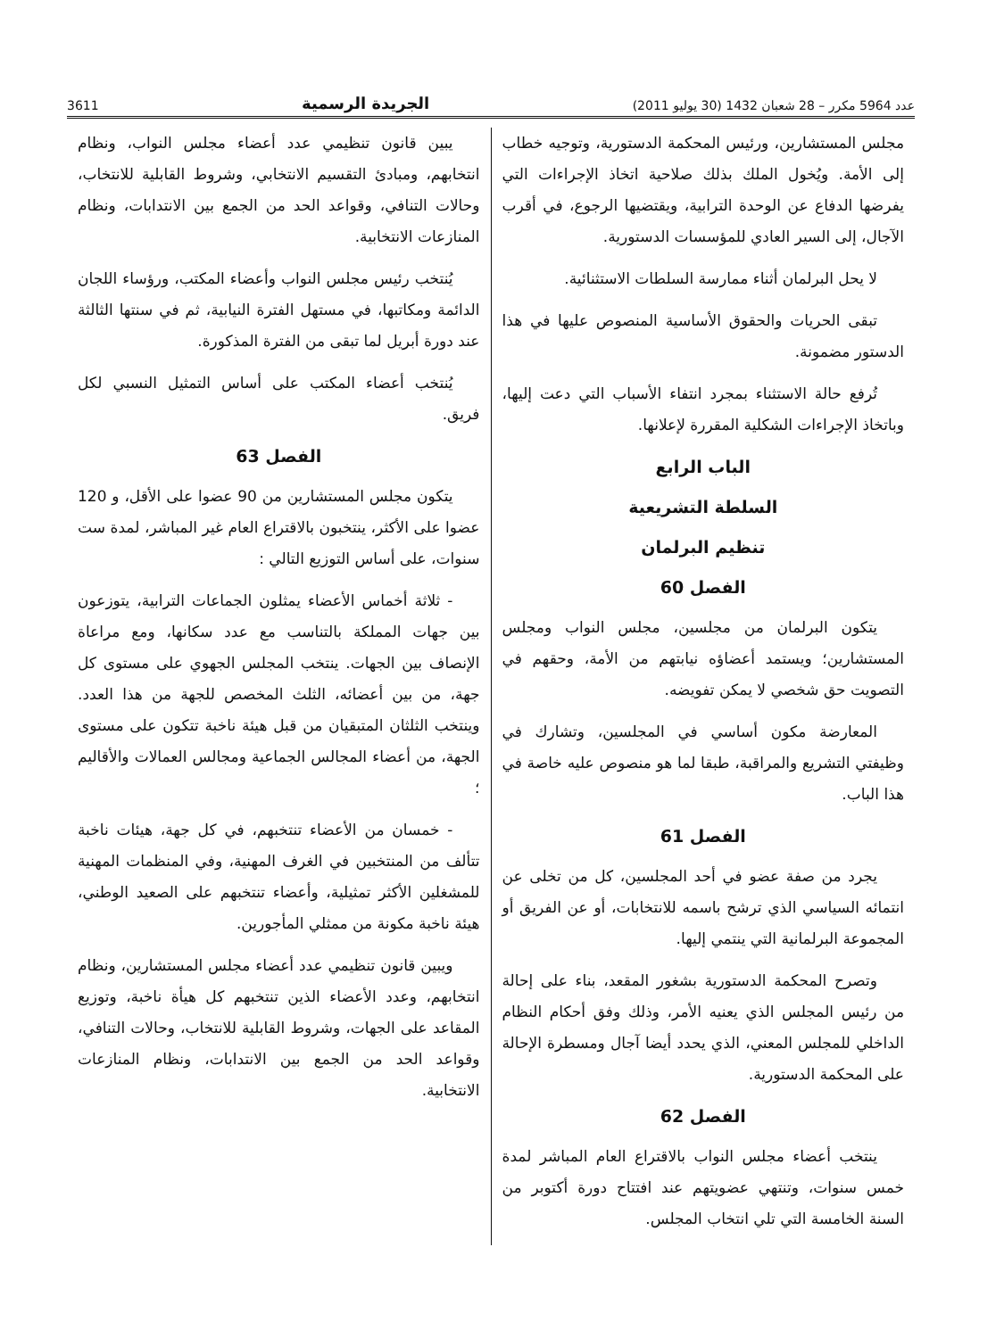عدد 5964 مكرر – 28 شعبان 1432 (30 يوليو 2011) الجريدة الرسمية 3611
مجلس المستشارين، ورئيس المحكمة الدستورية، وتوجيه خطاب إلى الأمة. ويُخول الملك بذلك صلاحية اتخاذ الإجراءات التي يفرضها الدفاع عن الوحدة الترابية، ويقتضيها الرجوع، في أقرب الآجال، إلى السير العادي للمؤسسات الدستورية.
لا يحل البرلمان أثناء ممارسة السلطات الاستثنائية.
تبقى الحريات والحقوق الأساسية المنصوص عليها في هذا الدستور مضمونة.
تُرفع حالة الاستثناء بمجرد انتفاء الأسباب التي دعت إليها، وباتخاذ الإجراءات الشكلية المقررة لإعلانها.
الباب الرابع
السلطة التشريعية
تنظيم البرلمان
الفصل 60
يتكون البرلمان من مجلسين، مجلس النواب ومجلس المستشارين؛ ويستمد أعضاؤه نيابتهم من الأمة، وحقهم في التصويت حق شخصي لا يمكن تفويضه.
المعارضة مكون أساسي في المجلسين، وتشارك في وظيفتي التشريع والمراقبة، طبقا لما هو منصوص عليه خاصة في هذا الباب.
الفصل 61
يجرد من صفة عضو في أحد المجلسين، كل من تخلى عن انتمائه السياسي الذي ترشح باسمه للانتخابات، أو عن الفريق أو المجموعة البرلمانية التي ينتمي إليها.
وتصرح المحكمة الدستورية بشغور المقعد، بناء على إحالة من رئيس المجلس الذي يعنيه الأمر، وذلك وفق أحكام النظام الداخلي للمجلس المعني، الذي يحدد أيضا آجال ومسطرة الإحالة على المحكمة الدستورية.
الفصل 62
ينتخب أعضاء مجلس النواب بالاقتراع العام المباشر لمدة خمس سنوات، وتنتهي عضويتهم عند افتتاح دورة أكتوبر من السنة الخامسة التي تلي انتخاب المجلس.
يبين قانون تنظيمي عدد أعضاء مجلس النواب، ونظام انتخابهم، ومبادئ التقسيم الانتخابي، وشروط القابلية للانتخاب، وحالات التنافي، وقواعد الحد من الجمع بين الانتدابات، ونظام المنازعات الانتخابية.
يُنتخب رئيس مجلس النواب وأعضاء المكتب، ورؤساء اللجان الدائمة ومكاتبها، في مستهل الفترة النيابية، ثم في سنتها الثالثة عند دورة أبريل لما تبقى من الفترة المذكورة.
يُنتخب أعضاء المكتب على أساس التمثيل النسبي لكل فريق.
الفصل 63
يتكون مجلس المستشارين من 90 عضوا على الأقل، و 120 عضوا على الأكثر، ينتخبون بالاقتراع العام غير المباشر، لمدة ست سنوات، على أساس التوزيع التالي :
- ثلاثة أخماس الأعضاء يمثلون الجماعات الترابية، يتوزعون بين جهات المملكة بالتناسب مع عدد سكانها، ومع مراعاة الإنصاف بين الجهات. ينتخب المجلس الجهوي على مستوى كل جهة، من بين أعضائه، الثلث المخصص للجهة من هذا العدد. وينتخب الثلثان المتبقيان من قبل هيئة ناخبة تتكون على مستوى الجهة، من أعضاء المجالس الجماعية ومجالس العمالات والأقاليم ؛
- خمسان من الأعضاء تنتخبهم، في كل جهة، هيئات ناخبة تتألف من المنتخبين في الغرف المهنية، وفي المنظمات المهنية للمشغلين الأكثر تمثيلية، وأعضاء تنتخبهم على الصعيد الوطني، هيئة ناخبة مكونة من ممثلي المأجورين.
ويبين قانون تنظيمي عدد أعضاء مجلس المستشارين، ونظام انتخابهم، وعدد الأعضاء الذين تنتخبهم كل هيأة ناخبة، وتوزيع المقاعد على الجهات، وشروط القابلية للانتخاب، وحالات التنافي، وقواعد الحد من الجمع بين الانتدابات، ونظام المنازعات الانتخابية.